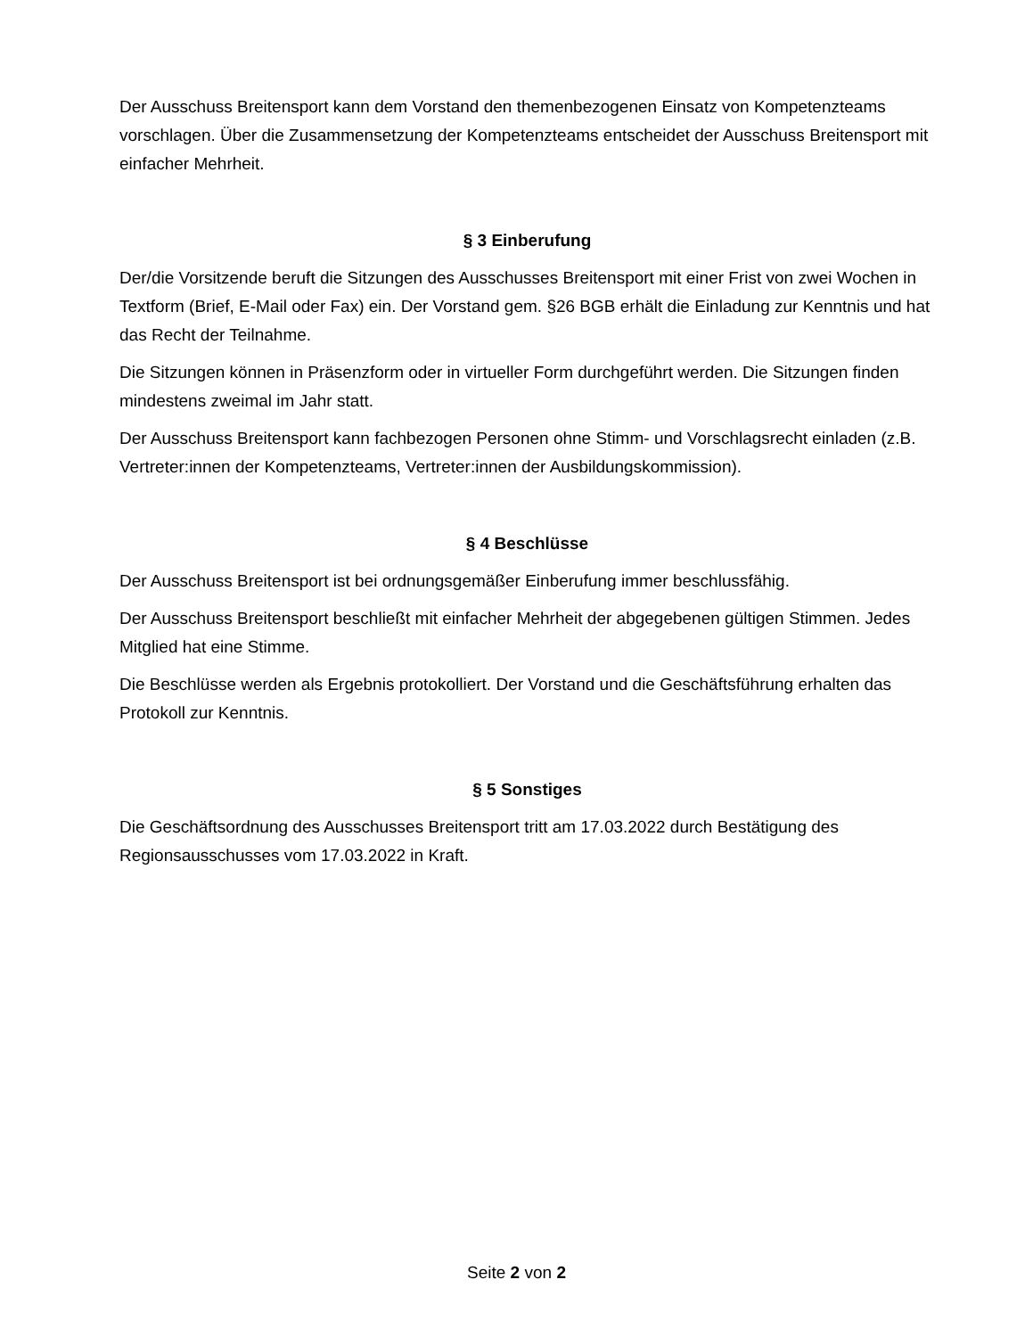Der Ausschuss Breitensport kann dem Vorstand den themenbezogenen Einsatz von Kompetenzteams vorschlagen. Über die Zusammensetzung der Kompetenzteams entscheidet der Ausschuss Breitensport mit einfacher Mehrheit.
§ 3 Einberufung
Der/die Vorsitzende beruft die Sitzungen des Ausschusses Breitensport mit einer Frist von zwei Wochen in Textform (Brief, E-Mail oder Fax) ein. Der Vorstand gem. §26 BGB erhält die Einladung zur Kenntnis und hat das Recht der Teilnahme.
Die Sitzungen können in Präsenzform oder in virtueller Form durchgeführt werden. Die Sitzungen finden mindestens zweimal im Jahr statt.
Der Ausschuss Breitensport kann fachbezogen Personen ohne Stimm- und Vorschlagsrecht einladen (z.B. Vertreter:innen der Kompetenzteams, Vertreter:innen der Ausbildungskommission).
§ 4 Beschlüsse
Der Ausschuss Breitensport ist bei ordnungsgemäßer Einberufung immer beschlussfähig.
Der Ausschuss Breitensport beschließt mit einfacher Mehrheit der abgegebenen gültigen Stimmen. Jedes Mitglied hat eine Stimme.
Die Beschlüsse werden als Ergebnis protokolliert. Der Vorstand und die Geschäftsführung erhalten das Protokoll zur Kenntnis.
§ 5 Sonstiges
Die Geschäftsordnung des Ausschusses Breitensport tritt am 17.03.2022 durch Bestätigung des Regionsausschusses vom 17.03.2022 in Kraft.
Seite 2 von 2